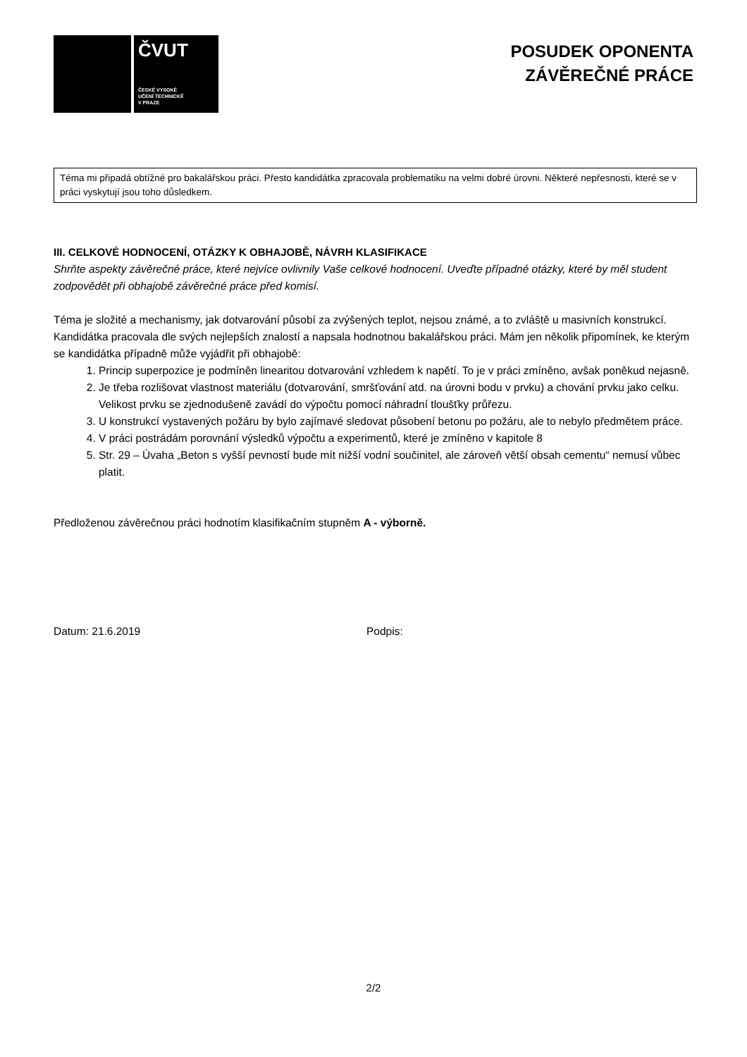ČVUT
ČESKÉ VYSOKÉ
UČENÍ TECHNICKÉ
V PRAZE
POSUDEK OPONENTA
ZÁVĚREČNÉ PRÁCE
Téma mi připadá obtížné pro bakalářskou práci. Přesto kandidátka zpracovala problematiku na velmi dobré úrovni. Některé nepřesnosti, které se v práci vyskytují jsou toho důsledkem.
III. CELKOVÉ HODNOCENÍ, OTÁZKY K OBHAJOBĚ, NÁVRH KLASIFIKACE
Shrňte aspekty závěrečné práce, které nejvíce ovlivnily Vaše celkové hodnocení. Uveďte případné otázky, které by měl student zodpovědět při obhajobě závěrečné práce před komisí.
Téma je složité a mechanismy, jak dotvarování působí za zvýšených teplot, nejsou známé, a to zvláště u masivních konstrukcí. Kandidátka pracovala dle svých nejlepších znalostí a napsala hodnotnou bakalářskou práci. Mám jen několik připomínek, ke kterým se kandidátka případně může vyjádřit při obhajobě:
1. Princip superpozice je podmíněn linearitou dotvarování vzhledem k napětí. To je v práci zmíněno, avšak poněkud nejasně.
2. Je třeba rozlišovat vlastnost materiálu (dotvarování, smršťování atd. na úrovni bodu v prvku) a chování prvku jako celku. Velikost prvku se zjednodušeně zavádí do výpočtu pomocí náhradní tloušťky průřezu.
3. U konstrukcí vystavených požáru by bylo zajímavé sledovat působení betonu po požáru, ale to nebylo předmětem práce.
4. V práci postrádám porovnání výsledků výpočtu a experimentů, které je zmíněno v kapitole 8
5. Str. 29 – Úvaha „Beton s vyšší pevností bude mít nižší vodní součinitel, ale zároveň větší obsah cementu“ nemusí vůbec platit.
Předloženou závěrečnou práci hodnotím klasifikačním stupněm A - výborně.
Datum: 21.6.2019 Podpis:
2/2